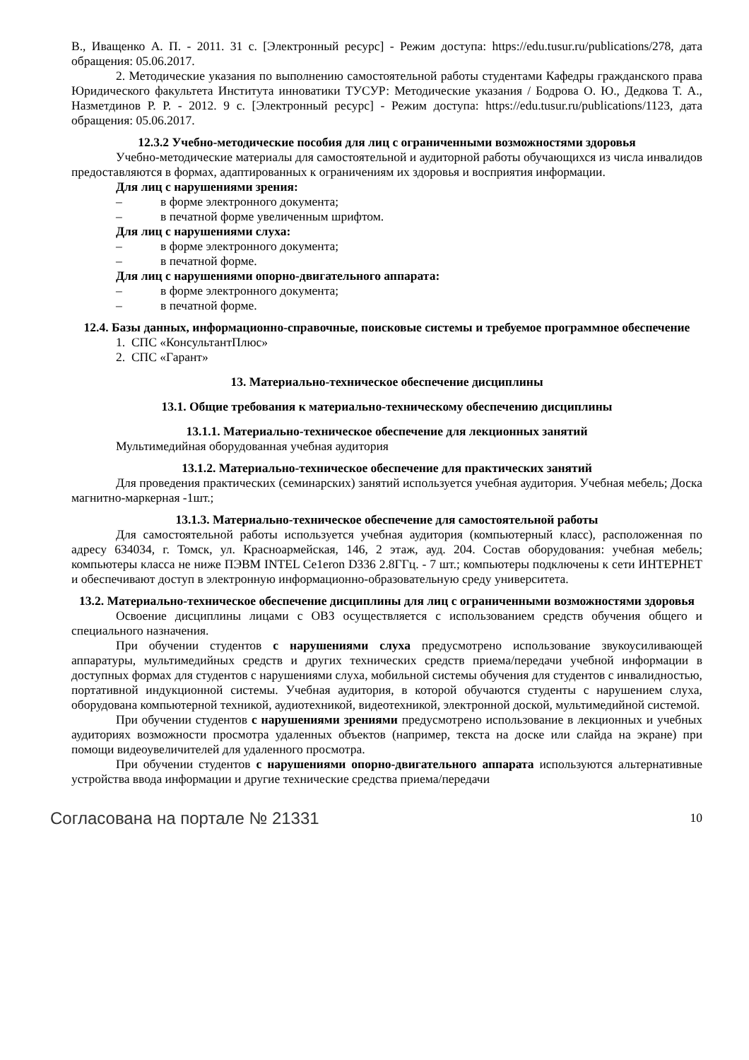В., Иващенко А. П. - 2011. 31 с. [Электронный ресурс] - Режим доступа: https://edu.tusur.ru/publications/278, дата обращения: 05.06.2017.
2. Методические указания по выполнению самостоятельной работы студентами Кафедры гражданского права Юридического факультета Института инноватики ТУСУР: Методические указания / Бодрова О. Ю., Дедкова Т. А., Назметдинов Р. Р. - 2012. 9 с. [Электронный ресурс] - Режим доступа: https://edu.tusur.ru/publications/1123, дата обращения: 05.06.2017.
12.3.2 Учебно-методические пособия для лиц с ограниченными возможностями здоровья
Учебно-методические материалы для самостоятельной и аудиторной работы обучающихся из числа инвалидов предоставляются в формах, адаптированных к ограничениям их здоровья и восприятия информации.
Для лиц с нарушениями зрения:
– в форме электронного документа;
– в печатной форме увеличенным шрифтом.
Для лиц с нарушениями слуха:
– в форме электронного документа;
– в печатной форме.
Для лиц с нарушениями опорно-двигательного аппарата:
– в форме электронного документа;
– в печатной форме.
12.4. Базы данных, информационно-справочные, поисковые системы и требуемое программное обеспечение
1. СПС «КонсультантПлюс»
2. СПС «Гарант»
13. Материально-техническое обеспечение дисциплины
13.1. Общие требования к материально-техническому обеспечению дисциплины
13.1.1. Материально-техническое обеспечение для лекционных занятий
Мультимедийная оборудованная учебная аудитория
13.1.2. Материально-техническое обеспечение для практических занятий
Для проведения практических (семинарских) занятий используется учебная аудитория. Учебная мебель; Доска магнитно-маркерная -1шт.;
13.1.3. Материально-техническое обеспечение для самостоятельной работы
Для самостоятельной работы используется учебная аудитория (компьютерный класс), расположенная по адресу 634034, г. Томск, ул. Красноармейская, 146, 2 этаж, ауд. 204. Состав оборудования: учебная мебель; компьютеры класса не ниже ПЭВМ INTEL Ce1eron D336 2.8ГГц. - 7 шт.; компьютеры подключены к сети ИНТЕРНЕТ и обеспечивают доступ в электронную информационно-образовательную среду университета.
13.2. Материально-техническое обеспечение дисциплины для лиц с ограниченными возможностями здоровья
Освоение дисциплины лицами с ОВЗ осуществляется с использованием средств обучения общего и специального назначения.
При обучении студентов с нарушениями слуха предусмотрено использование звукоусиливающей аппаратуры, мультимедийных средств и других технических средств приема/передачи учебной информации в доступных формах для студентов с нарушениями слуха, мобильной системы обучения для студентов с инвалидностью, портативной индукционной системы. Учебная аудитория, в которой обучаются студенты с нарушением слуха, оборудована компьютерной техникой, аудиотехникой, видеотехникой, электронной доской, мультимедийной системой.
При обучении студентов с нарушениями зрениями предусмотрено использование в лекционных и учебных аудиториях возможности просмотра удаленных объектов (например, текста на доске или слайда на экране) при помощи видеоувеличителей для удаленного просмотра.
При обучении студентов с нарушениями опорно-двигательного аппарата используются альтернативные устройства ввода информации и другие технические средства приема/передачи
Согласована на портале № 21331 10